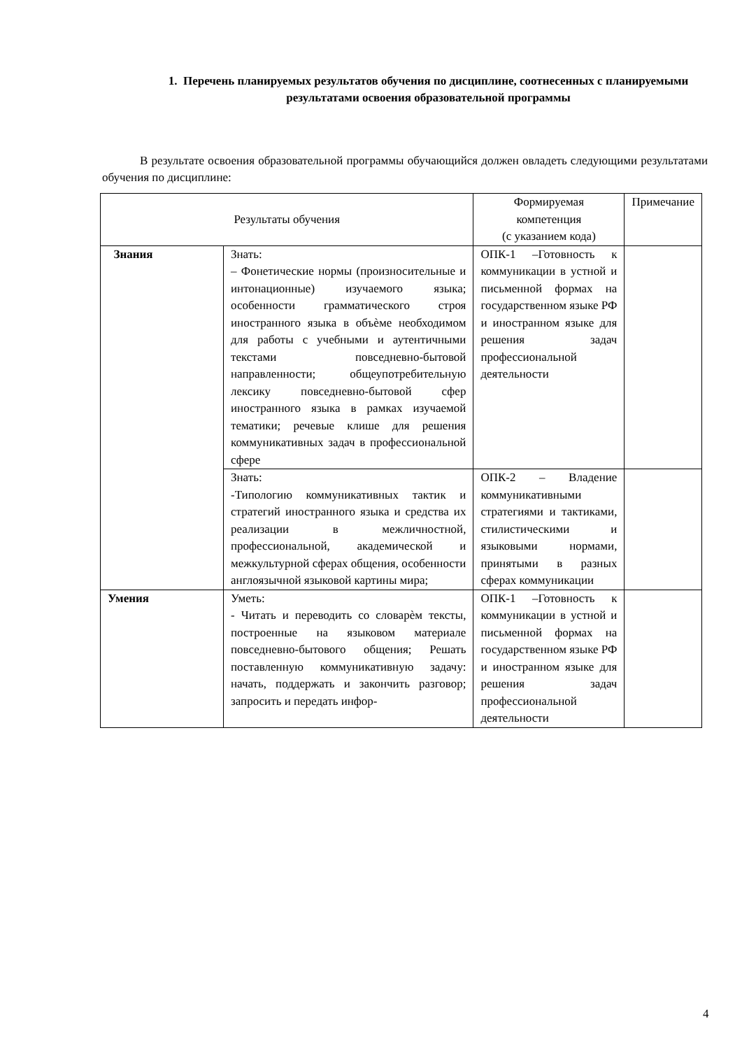1. Перечень планируемых результатов обучения по дисциплине, соотнесенных с планируемыми результатами освоения образовательной программы
В результате освоения образовательной программы обучающийся должен овладеть следующими результатами обучения по дисциплине:
| Результаты обучения | | Формируемая компетенция (с указанием кода) | Примечание |
| --- | --- | --- | --- |
| Знания | Знать: – Фонетические нормы (произносительные и интонационные) изучаемого языка; особенности грамматического строя иностранного языка в объѐме необходимом для работы с учебными и аутентичными текстами повседневно-бытовой направленности; общеупотребительную лексику повседневно-бытовой сфер иностранного языка в рамках изучаемой тематики; речевые клише для решения коммуникативных задач в профессиональной сфере | ОПК-1 –Готовность к коммуникации в устной и письменной формах на государственном языке РФ и иностранном языке для решения задач профессиональной деятельности | |
| | Знать: -Типологию коммуникативных тактик и стратегий иностранного языка и средства их реализации в межличностной, профессиональной, академической и межкультурной сферах общения, особенности англоязычной языковой картины мира; | ОПК-2 – Владение коммуникативными стратегиями и тактиками, стилистическими и языковыми нормами, принятыми в разных сферах коммуникации | |
| Умения | Уметь: - Читать и переводить со словарѐм тексты, построенные на языковом материале повседневно-бытового общения; Решать поставленную коммуникативную задачу: начать, поддержать и закончить разговор; запросить и передать инфор- | ОПК-1 –Готовность к коммуникации в устной и письменной формах на государственном языке РФ и иностранном языке для решения задач профессиональной деятельности | |
4